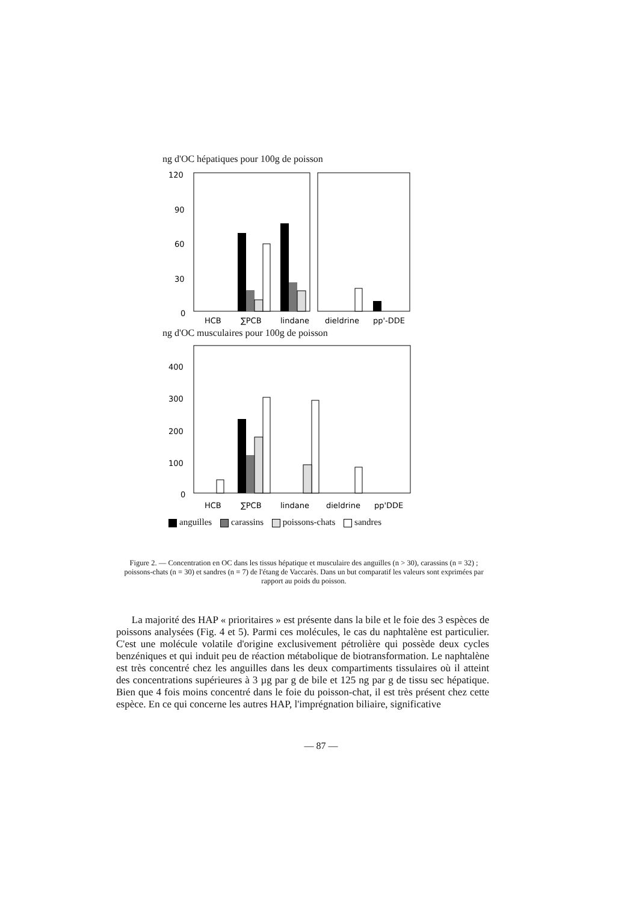ng d'OC hépatiques pour 100g de poisson
120
90
60
30
0
HCB
∑PCB
lindane
dieldrine
pp'-DDE
ng d'OC musculaires pour 100g de poisson
400
300
200
100
0
HCB
∑PCB
lindane
dieldrine
pp'DDE
anguilles carassins poissons-chats sandres
Figure 2. — Concentration en OC dans les tissus hépatique et musculaire des anguilles (n > 30), carassins (n = 32) ; poissons-chats (n = 30) et sandres (n = 7) de l'étang de Vaccarès. Dans un but comparatif les valeurs sont exprimées par rapport au poids du poisson.
La majorité des HAP « prioritaires » est présente dans la bile et le foie des 3 espèces de poissons analysées (Fig. 4 et 5). Parmi ces molécules, le cas du naphtalène est particulier. C'est une molécule volatile d'origine exclusivement pétrolière qui possède deux cycles benzéniques et qui induit peu de réaction métabolique de biotransformation. Le naphtalène est très concentré chez les anguilles dans les deux compartiments tissulaires où il atteint des concentrations supérieures à 3 µg par g de bile et 125 ng par g de tissu sec hépatique. Bien que 4 fois moins concentré dans le foie du poisson-chat, il est très présent chez cette espèce. En ce qui concerne les autres HAP, l'imprégnation biliaire, significative
— 87 —